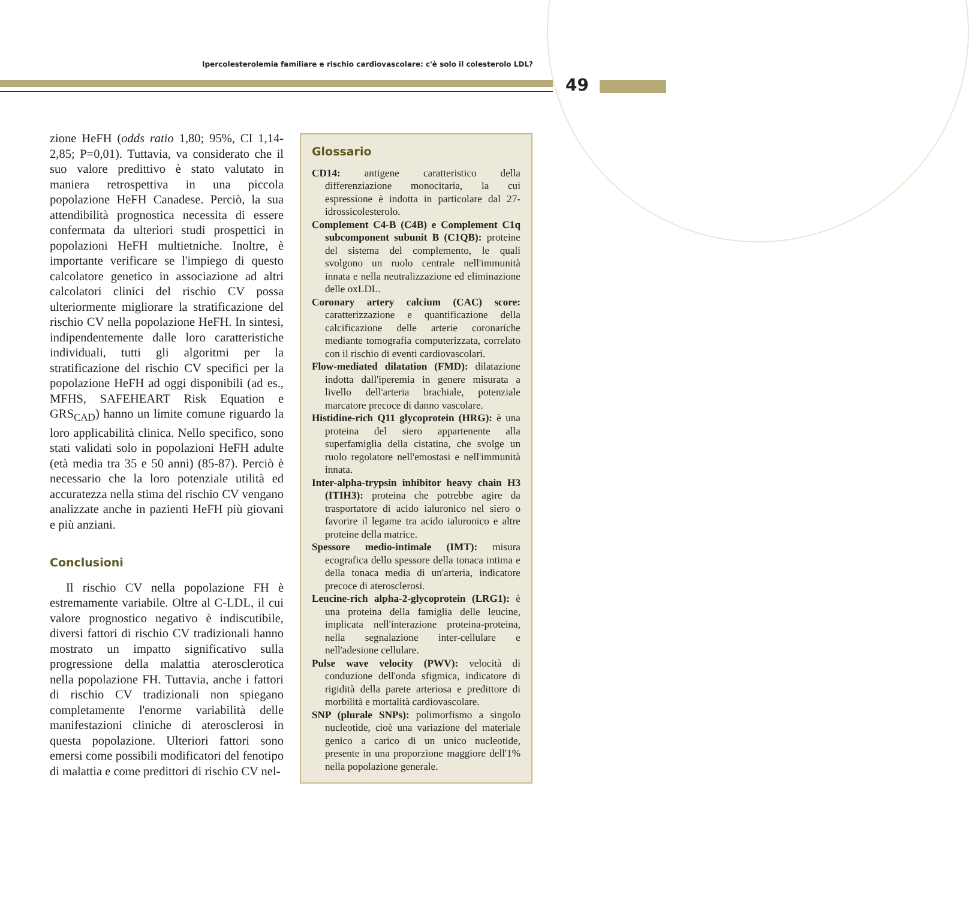Ipercolesterolemia familiare e rischio cardiovascolare: c'è solo il colesterolo LDL?
49
zione HeFH (odds ratio 1,80; 95%, CI 1,14-2,85; P=0,01). Tuttavia, va considerato che il suo valore predittivo è stato valutato in maniera retrospettiva in una piccola popolazione HeFH Canadese. Perciò, la sua attendibilità prognostica necessita di essere confermata da ulteriori studi prospettici in popolazioni HeFH multietniche. Inoltre, è importante verificare se l'impiego di questo calcolatore genetico in associazione ad altri calcolatori clinici del rischio CV possa ulteriormente migliorare la stratificazione del rischio CV nella popolazione HeFH. In sintesi, indipendentemente dalle loro caratteristiche individuali, tutti gli algoritmi per la stratificazione del rischio CV specifici per la popolazione HeFH ad oggi disponibili (ad es., MFHS, SAFEHEART Risk Equation e GRS<sub>CAD</sub>) hanno un limite comune riguardo la loro applicabilità clinica. Nello specifico, sono stati validati solo in popolazioni HeFH adulte (età media tra 35 e 50 anni) (85-87). Perciò è necessario che la loro potenziale utilità ed accuratezza nella stima del rischio CV vengano analizzate anche in pazienti HeFH più giovani e più anziani.
Conclusioni
Il rischio CV nella popolazione FH è estremamente variabile. Oltre al C-LDL, il cui valore prognostico negativo è indiscutibile, diversi fattori di rischio CV tradizionali hanno mostrato un impatto significativo sulla progressione della malattia aterosclerotica nella popolazione FH. Tuttavia, anche i fattori di rischio CV tradizionali non spiegano completamente l'enorme variabilità delle manifestazioni cliniche di aterosclerosi in questa popolazione. Ulteriori fattori sono emersi come possibili modificatori del fenotipo di malattia e come predittori di rischio CV nel-
Glossario
CD14: antigene caratteristico della differenziazione monocitaria, la cui espressione è indotta in particolare dal 27-idrossicolesterolo.
Complement C4-B (C4B) e Complement C1q subcomponent subunit B (C1QB): proteine del sistema del complemento, le quali svolgono un ruolo centrale nell'immunità innata e nella neutralizzazione ed eliminazione delle oxLDL.
Coronary artery calcium (CAC) score: caratterizzazione e quantificazione della calcificazione delle arterie coronariche mediante tomografia computerizzata, correlato con il rischio di eventi cardiovascolari.
Flow-mediated dilatation (FMD): dilatazione indotta dall'iperemia in genere misurata a livello dell'arteria brachiale, potenziale marcatore precoce di danno vascolare.
Histidine-rich Q11 glycoprotein (HRG): è una proteina del siero appartenente alla superfamiglia della cistatina, che svolge un ruolo regolatore nell'emostasi e nell'immunità innata.
Inter-alpha-trypsin inhibitor heavy chain H3 (ITIH3): proteina che potrebbe agire da trasportatore di acido ialuronico nel siero o favorire il legame tra acido ialuronico e altre proteine della matrice.
Spessore medio-intimale (IMT): misura ecografica dello spessore della tonaca intima e della tonaca media di un'arteria, indicatore precoce di aterosclerosi.
Leucine-rich alpha-2-glycoprotein (LRG1): è una proteina della famiglia delle leucine, implicata nell'interazione proteina-proteina, nella segnalazione inter-cellulare e nell'adesione cellulare.
Pulse wave velocity (PWV): velocità di conduzione dell'onda sfigmica, indicatore di rigidità della parete arteriosa e predittore di morbilità e mortalità cardiovascolare.
SNP (plurale SNPs): polimorfismo a singolo nucleotide, cioè una variazione del materiale genico a carico di un unico nucleotide, presente in una proporzione maggiore dell'1% nella popolazione generale.